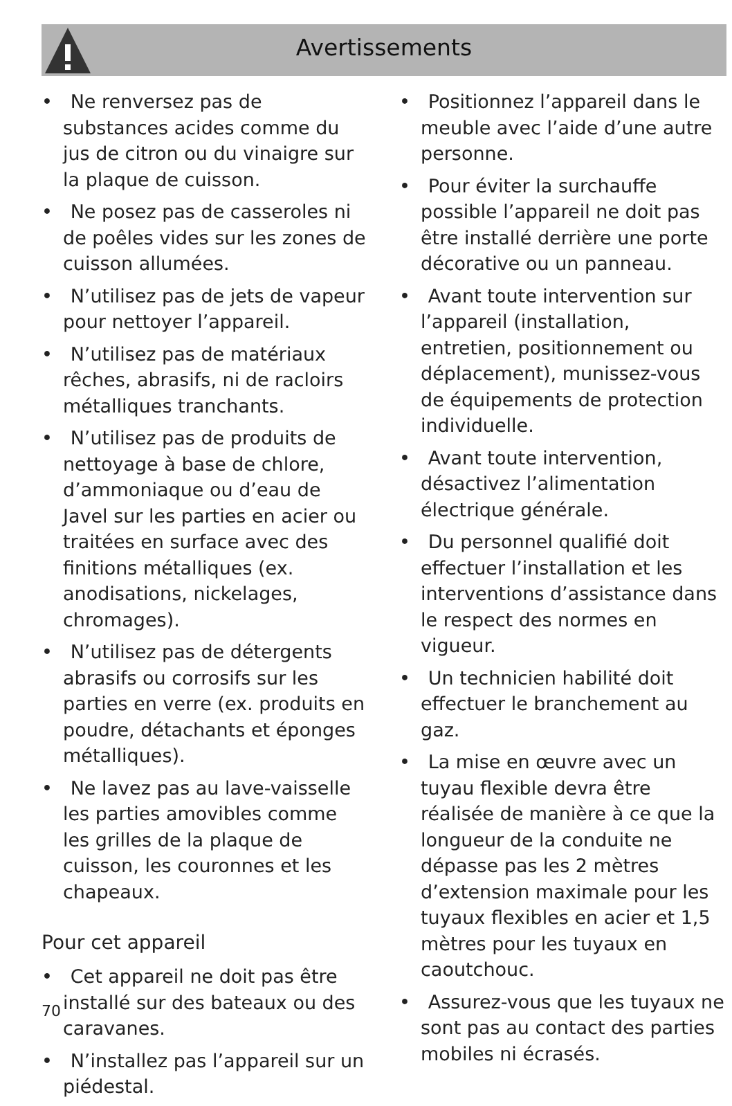Avertissements
• Ne renversez pas de substances acides comme du jus de citron ou du vinaigre sur la plaque de cuisson.
• Ne posez pas de casseroles ni de poêles vides sur les zones de cuisson allumées.
• N’utilisez pas de jets de vapeur pour nettoyer l’appareil.
• N’utilisez pas de matériaux rêches, abrasifs, ni de racloirs métalliques tranchants.
• N’utilisez pas de produits de nettoyage à base de chlore, d’ammoniaque ou d’eau de Javel sur les parties en acier ou traitées en surface avec des finitions métalliques (ex. anodisations, nickelages, chromages).
• N’utilisez pas de détergents abrasifs ou corrosifs sur les parties en verre (ex. produits en poudre, détachants et éponges métalliques).
• Ne lavez pas au lave-vaisselle les parties amovibles comme les grilles de la plaque de cuisson, les couronnes et les chapeaux.
Pour cet appareil
• Cet appareil ne doit pas être installé sur des bateaux ou des caravanes.
• N’installez pas l’appareil sur un piédestal.
• Positionnez l’appareil dans le meuble avec l’aide d’une autre personne.
• Pour éviter la surchauffe possible l’appareil ne doit pas être installé derrière une porte décorative ou un panneau.
• Avant toute intervention sur l’appareil (installation, entretien, positionnement ou déplacement), munissez-vous de équipements de protection individuelle.
• Avant toute intervention, désactivez l’alimentation électrique générale.
• Du personnel qualifié doit effectuer l’installation et les interventions d’assistance dans le respect des normes en vigueur.
• Un technicien habilité doit effectuer le branchement au gaz.
• La mise en œuvre avec un tuyau flexible devra être réalisée de manière à ce que la longueur de la conduite ne dépasse pas les 2 mètres d’extension maximale pour les tuyaux flexibles en acier et 1,5 mètres pour les tuyaux en caoutchouc.
• Assurez-vous que les tuyaux ne sont pas au contact des parties mobiles ni écrasés.
70